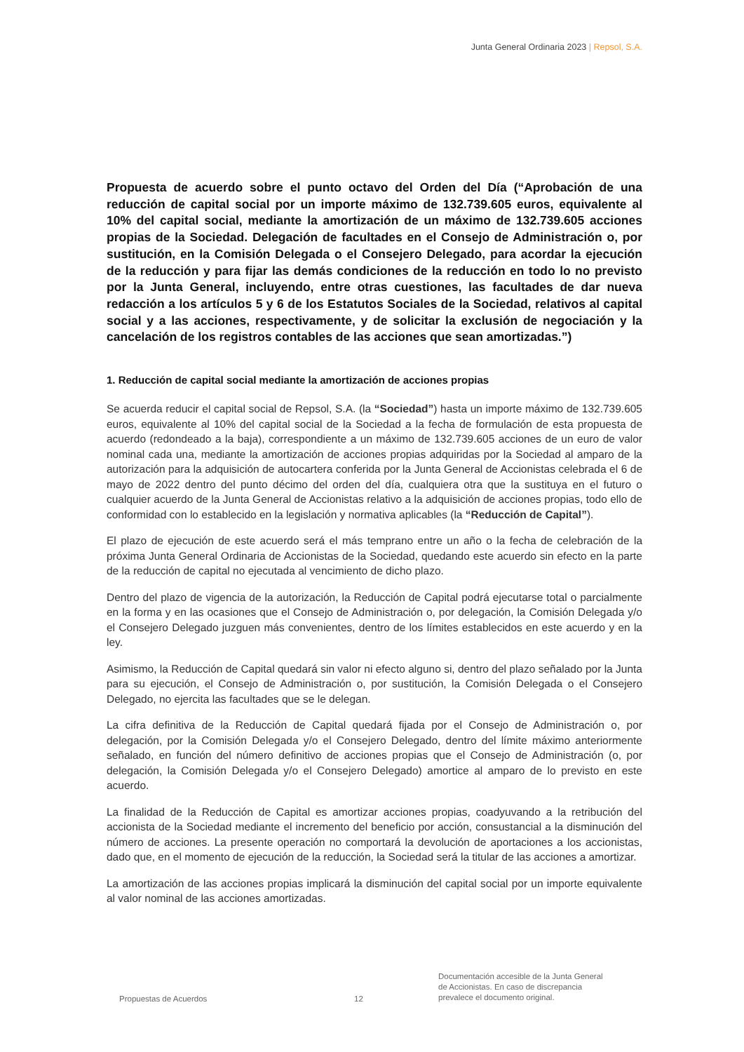Junta General Ordinaria 2023 | Repsol, S.A.
Propuesta de acuerdo sobre el punto octavo del Orden del Día (“Aprobación de una reducción de capital social por un importe máximo de 132.739.605 euros, equivalente al 10% del capital social, mediante la amortización de un máximo de 132.739.605 acciones propias de la Sociedad. Delegación de facultades en el Consejo de Administración o, por sustitución, en la Comisión Delegada o el Consejero Delegado, para acordar la ejecución de la reducción y para fijar las demás condiciones de la reducción en todo lo no previsto por la Junta General, incluyendo, entre otras cuestiones, las facultades de dar nueva redacción a los artículos 5 y 6 de los Estatutos Sociales de la Sociedad, relativos al capital social y a las acciones, respectivamente, y de solicitar la exclusión de negociación y la cancelación de los registros contables de las acciones que sean amortizadas.”)
1. Reducción de capital social mediante la amortización de acciones propias
Se acuerda reducir el capital social de Repsol, S.A. (la “Sociedad”) hasta un importe máximo de 132.739.605 euros, equivalente al 10% del capital social de la Sociedad a la fecha de formulación de esta propuesta de acuerdo (redondeado a la baja), correspondiente a un máximo de 132.739.605 acciones de un euro de valor nominal cada una, mediante la amortización de acciones propias adquiridas por la Sociedad al amparo de la autorización para la adquisición de autocartera conferida por la Junta General de Accionistas celebrada el 6 de mayo de 2022 dentro del punto décimo del orden del día, cualquiera otra que la sustituya en el futuro o cualquier acuerdo de la Junta General de Accionistas relativo a la adquisición de acciones propias, todo ello de conformidad con lo establecido en la legislación y normativa aplicables (la “Reducción de Capital”).
El plazo de ejecución de este acuerdo será el más temprano entre un año o la fecha de celebración de la próxima Junta General Ordinaria de Accionistas de la Sociedad, quedando este acuerdo sin efecto en la parte de la reducción de capital no ejecutada al vencimiento de dicho plazo.
Dentro del plazo de vigencia de la autorización, la Reducción de Capital podrá ejecutarse total o parcialmente en la forma y en las ocasiones que el Consejo de Administración o, por delegación, la Comisión Delegada y/o el Consejero Delegado juzguen más convenientes, dentro de los límites establecidos en este acuerdo y en la ley.
Asimismo, la Reducción de Capital quedará sin valor ni efecto alguno si, dentro del plazo señalado por la Junta para su ejecución, el Consejo de Administración o, por sustitución, la Comisión Delegada o el Consejero Delegado, no ejercita las facultades que se le delegan.
La cifra definitiva de la Reducción de Capital quedará fijada por el Consejo de Administración o, por delegación, por la Comisión Delegada y/o el Consejero Delegado, dentro del límite máximo anteriormente señalado, en función del número definitivo de acciones propias que el Consejo de Administración (o, por delegación, la Comisión Delegada y/o el Consejero Delegado) amortice al amparo de lo previsto en este acuerdo.
La finalidad de la Reducción de Capital es amortizar acciones propias, coadyuvando a la retribución del accionista de la Sociedad mediante el incremento del beneficio por acción, consustancial a la disminución del número de acciones. La presente operación no comportará la devolución de aportaciones a los accionistas, dado que, en el momento de ejecución de la reducción, la Sociedad será la titular de las acciones a amortizar.
La amortización de las acciones propias implicará la disminución del capital social por un importe equivalente al valor nominal de las acciones amortizadas.
Propuestas de Acuerdos
12
Documentación accesible de la Junta General
de Accionistas. En caso de discrepancia
prevalece el documento original.